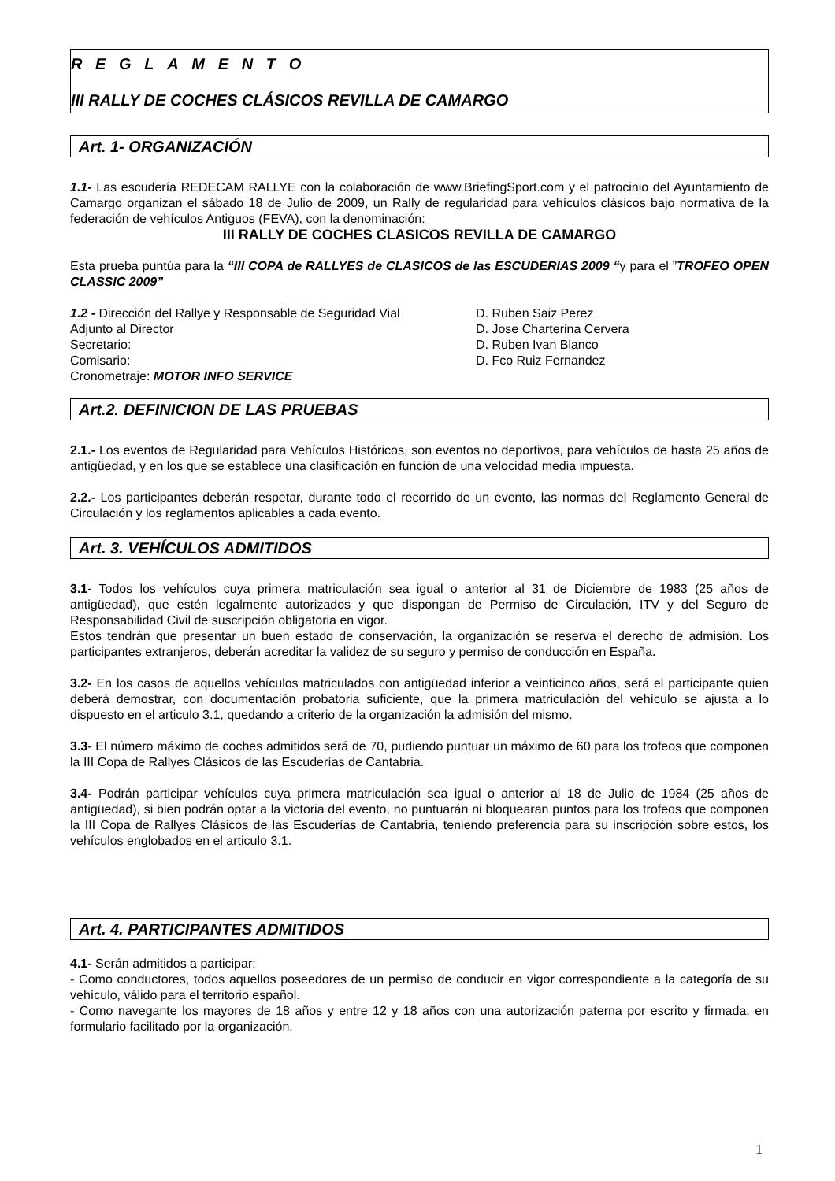R E G L A M E N T O
III RALLY DE COCHES CLÁSICOS REVILLA DE CAMARGO
Art. 1- ORGANIZACIÓN
1.1- Las escudería REDECAM RALLYE con la colaboración de www.BriefingSport.com y el patrocinio del Ayuntamiento de Camargo organizan el sábado 18 de Julio de 2009, un Rally de regularidad para vehículos clásicos bajo normativa de la federación de vehículos Antiguos (FEVA), con la denominación:
III RALLY DE COCHES CLASICOS REVILLA DE CAMARGO
Esta prueba puntúa para la “III COPA de RALLYES de CLASICOS de las ESCUDERIAS 2009 “y para el ”TROFEO OPEN CLASSIC 2009”
1.2 - Dirección del Rallye y Responsable de Seguridad Vial D. Ruben Saiz Perez
Adjunto al Director D. Jose Charterina Cervera
Secretario: D. Ruben Ivan Blanco
Comisario: D. Fco Ruiz Fernandez
Cronometraje: MOTOR INFO SERVICE
Art.2. DEFINICION DE LAS PRUEBAS
2.1.- Los eventos de Regularidad para Vehículos Históricos, son eventos no deportivos, para vehículos de hasta 25 años de antigüedad, y en los que se establece una clasificación en función de una velocidad media impuesta.
2.2.- Los participantes deberán respetar, durante todo el recorrido de un evento, las normas del Reglamento General de Circulación y los reglamentos aplicables a cada evento.
Art. 3. VEHÍCULOS ADMITIDOS
3.1- Todos los vehículos cuya primera matriculación sea igual o anterior al 31 de Diciembre de 1983 (25 años de antigüedad), que estén legalmente autorizados y que dispongan de Permiso de Circulación, ITV y del Seguro de Responsabilidad Civil de suscripción obligatoria en vigor.
Estos tendrán que presentar un buen estado de conservación, la organización se reserva el derecho de admisión. Los participantes extranjeros, deberán acreditar la validez de su seguro y permiso de conducción en España.
3.2- En los casos de aquellos vehículos matriculados con antigüedad inferior a veinticinco años, será el participante quien deberá demostrar, con documentación probatoria suficiente, que la primera matriculación del vehículo se ajusta a lo dispuesto en el articulo 3.1, quedando a criterio de la organización la admisión del mismo.
3.3- El número máximo de coches admitidos será de 70, pudiendo puntuar un máximo de 60 para los trofeos que componen la III Copa de Rallyes Clásicos de las Escuderías de Cantabria.
3.4- Podrán participar vehículos cuya primera matriculación sea igual o anterior al 18 de Julio de 1984 (25 años de antigüedad), si bien podrán optar a la victoria del evento, no puntuarán ni bloquearan puntos para los trofeos que componen la III Copa de Rallyes Clásicos de las Escuderías de Cantabria, teniendo preferencia para su inscripción sobre estos, los vehículos englobados en el articulo 3.1.
Art. 4. PARTICIPANTES ADMITIDOS
4.1- Serán admitidos a participar:
- Como conductores, todos aquellos poseedores de un permiso de conducir en vigor correspondiente a la categoría de su vehículo, válido para el territorio español.
- Como navegante los mayores de 18 años y entre 12 y 18 años con una autorización paterna por escrito y firmada, en formulario facilitado por la organización.
1